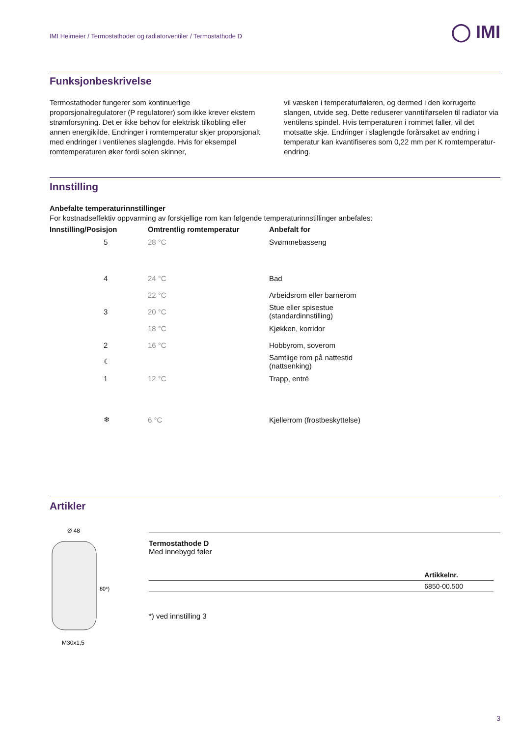◯ IMI
IMI Heimeier / Termostathoder og radiatorventiler / Termostathode D
Funksjonbeskrivelse
Termostathoder fungerer som kontinuerlige proporsjonalregulatorer (P regulatorer) som ikke krever ekstern strømforsyning. Det er ikke behov for elektrisk tilkobling eller annen energikilde. Endringer i romtemperatur skjer proporsjonalt med endringer i ventilenes slaglengde. Hvis for eksempel romtemperaturen øker fordi solen skinner,
vil væsken i temperaturføleren, og dermed i den korrugerte slangen, utvide seg. Dette reduserer vanntilførselen til radiator via ventilens spindel. Hvis temperaturen i rommet faller, vil det motsatte skje. Endringer i slaglengde forårsaket av endring i temperatur kan kvantifiseres som 0,22 mm per K romtemperatur-endring.
Innstilling
Anbefalte temperaturinnstillinger
For kostnadseffektiv oppvarming av forskjellige rom kan følgende temperaturinnstillinger anbefales:
| Innstilling/Posisjon | Omtrentlig romtemperatur | Anbefalt for |
| --- | --- | --- |
| 5 | 28 °C | Svømmebasseng |
| 4 | 24 °C | Bad |
| | 22 °C | Arbeidsrom eller barnerom |
| 3 | 20 °C | Stue eller spisestue (standardinnstilling) |
| | 18 °C | Kjøkken, korridor |
| 2 | 16 °C | Hobbyrom, soverom |
| ☾ | | Samtlige rom på nattestid (nattsenking) |
| 1 | 12 °C | Trapp, entré |
| ❄ | 6 °C | Kjellerrom (frostbeskyttelse) |
Artikler
Ø 48
80*)
M30x1,5
Termostathode D
Med innebygd føler
| | Artikkelnr. |
| --- | --- |
| | 6850-00.500 |
*) ved innstilling 3
3